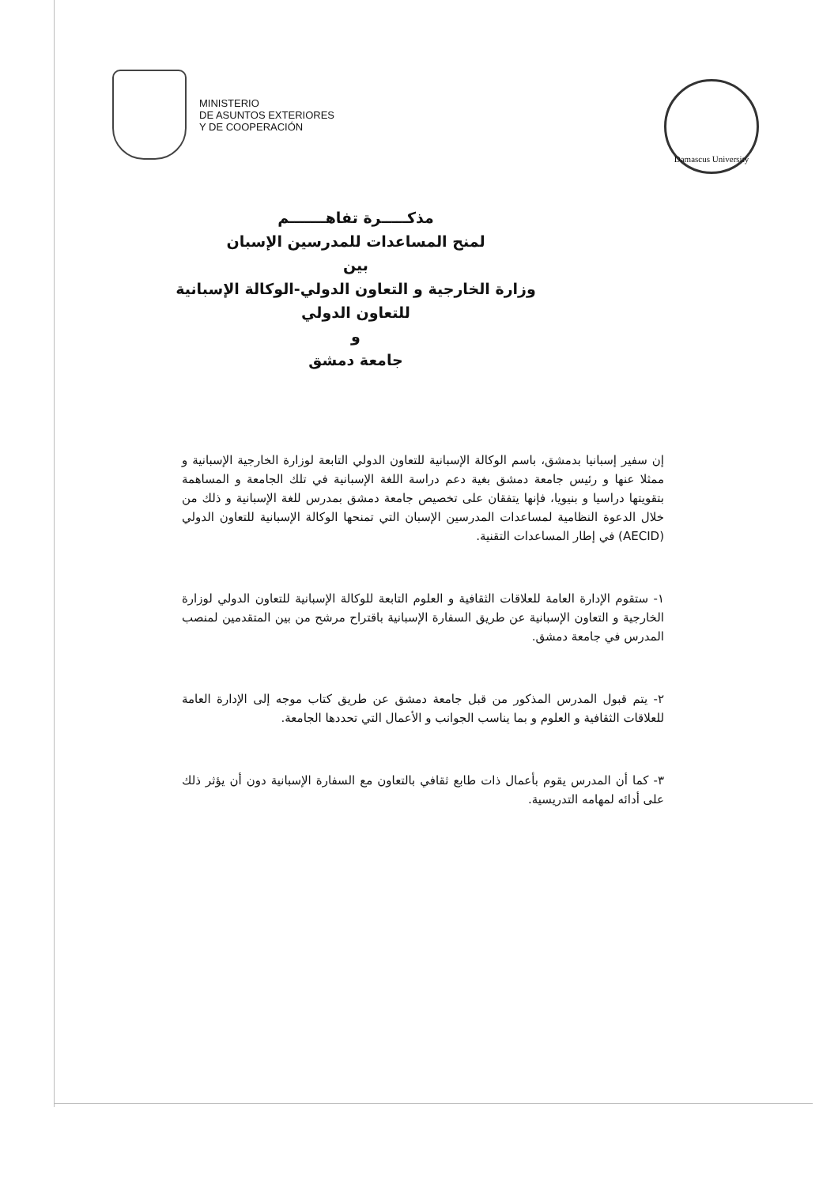MINISTERIO
DE ASUNTOS EXTERIORES
Y DE COOPERACIÓN
Damascus University
مذكـــــرة تفاهـــــــم
لمنح المساعدات للمدرسين الإسبان
بين
وزارة الخارجية و التعاون الدولي-الوكالة الإسبانية
للتعاون الدولي
و
جامعة دمشق
إن سفير إسبانيا بدمشق، باسم الوكالة الإسبانية للتعاون الدولي التابعة لوزارة الخارجية الإسبانية و ممثلا عنها و رئيس جامعة دمشق بغية دعم دراسة اللغة الإسبانية في تلك الجامعة و المساهمة بتقويتها دراسيا و بنيويا، فإنها يتفقان على تخصيص جامعة دمشق بمدرس للغة الإسبانية و ذلك من خلال الدعوة النظامية لمساعدات المدرسين الإسبان التي تمنحها الوكالة الإسبانية للتعاون الدولي (AECID) في إطار المساعدات التقنية.
١- ستقوم الإدارة العامة للعلاقات الثقافية و العلوم التابعة للوكالة الإسبانية للتعاون الدولي لوزارة الخارجية و التعاون الإسبانية عن طريق السفارة الإسبانية باقتراح مرشح من بين المتقدمين لمنصب المدرس في جامعة دمشق.
٢- يتم قبول المدرس المذكور من قبل جامعة دمشق عن طريق كتاب موجه إلى الإدارة العامة للعلاقات الثقافية و العلوم و بما يناسب الجوانب و الأعمال التي تحددها الجامعة.
٣- كما أن المدرس يقوم بأعمال ذات طابع ثقافي بالتعاون مع السفارة الإسبانية دون أن يؤثر ذلك على أدائه لمهامه التدريسية.